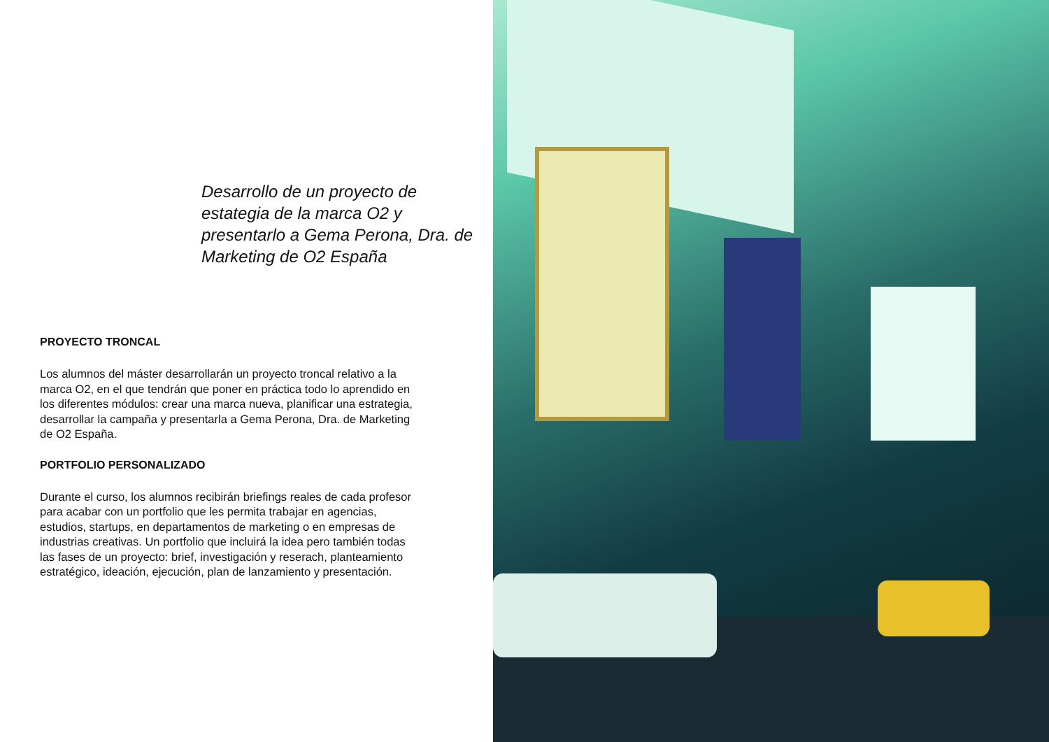Desarrollo de un proyecto de estategia de la marca O2 y presentarlo a Gema Perona, Dra. de Marketing de O2 España
PROYECTO TRONCAL
Los alumnos del máster desarrollarán un proyecto troncal relativo a la marca O2, en el que tendrán que poner en práctica todo lo aprendido en los diferentes módulos: crear una marca nueva, planificar una estrategia, desarrollar la campaña y presentarla a Gema Perona, Dra. de Marketing de O2 España.
PORTFOLIO PERSONALIZADO
Durante el curso, los alumnos recibirán briefings reales de cada profesor para acabar con un portfolio que les permita trabajar en agencias, estudios, startups, en departamentos de marketing o en empresas de industrias creativas. Un portfolio que incluirá la idea pero también todas las fases de un proyecto: brief, investigación y reserach, planteamiento estratégico, ideación, ejecución, plan de lanzamiento y presentación.